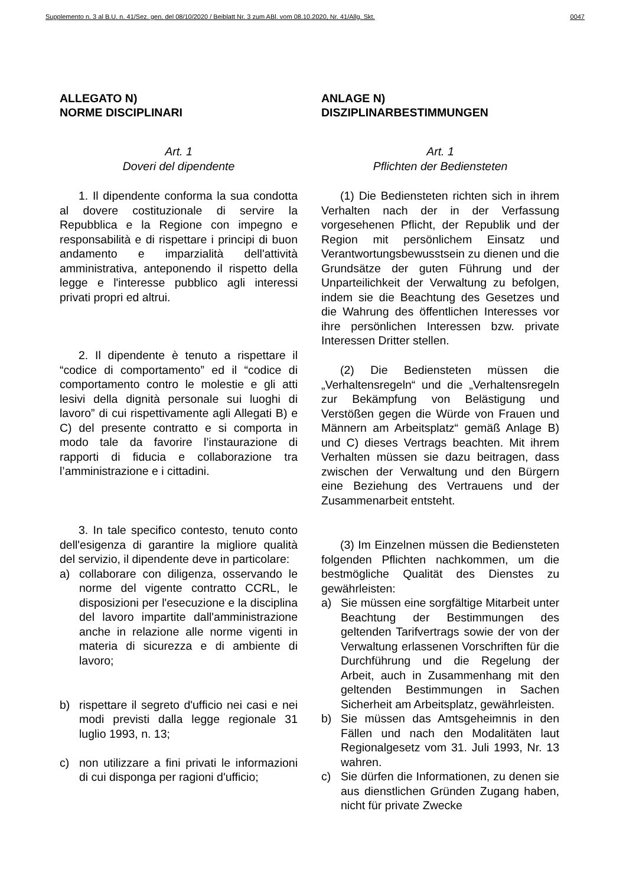Supplemento n. 3 al B.U. n. 41/Sez. gen. del 08/10/2020 / Beiblatt Nr. 3 zum ABl. vom 08.10.2020, Nr. 41/Allg. Skt. 0047
ALLEGATO N)
NORME DISCIPLINARI
Art. 1
Doveri del dipendente
1. Il dipendente conforma la sua condotta al dovere costituzionale di servire la Repubblica e la Regione con impegno e responsabilità e di rispettare i principi di buon andamento e imparzialità dell'attività amministrativa, anteponendo il rispetto della legge e l'interesse pubblico agli interessi privati propri ed altrui.
2. Il dipendente è tenuto a rispettare il “codice di comportamento” ed il “codice di comportamento contro le molestie e gli atti lesivi della dignità personale sui luoghi di lavoro” di cui rispettivamente agli Allegati B) e C) del presente contratto e si comporta in modo tale da favorire l’instaurazione di rapporti di fiducia e collaborazione tra l’amministrazione e i cittadini.
3. In tale specifico contesto, tenuto conto dell'esigenza di garantire la migliore qualità del servizio, il dipendente deve in particolare:
a) collaborare con diligenza, osservando le norme del vigente contratto CCRL, le disposizioni per l'esecuzione e la disciplina del lavoro impartite dall'amministrazione anche in relazione alle norme vigenti in materia di sicurezza e di ambiente di lavoro;
b) rispettare il segreto d'ufficio nei casi e nei modi previsti dalla legge regionale 31 luglio 1993, n. 13;
c) non utilizzare a fini privati le informazioni di cui disponga per ragioni d'ufficio;
ANLAGE N)
DISZIPLINARBESTIMMUNGEN
Art. 1
Pflichten der Bediensteten
(1) Die Bediensteten richten sich in ihrem Verhalten nach der in der Verfassung vorgesehenen Pflicht, der Republik und der Region mit persönlichem Einsatz und Verantwortungsbewusstsein zu dienen und die Grundsätze der guten Führung und der Unparteilichkeit der Verwaltung zu befolgen, indem sie die Beachtung des Gesetzes und die Wahrung des öffentlichen Interesses vor ihre persönlichen Interessen bzw. private Interessen Dritter stellen.
(2) Die Bediensteten müssen die „Verhaltensregeln“ und die „Verhaltensregeln zur Bekämpfung von Belästigung und Verstößen gegen die Würde von Frauen und Männern am Arbeitsplatz“ gemäß Anlage B) und C) dieses Vertrags beachten. Mit ihrem Verhalten müssen sie dazu beitragen, dass zwischen der Verwaltung und den Bürgern eine Beziehung des Vertrauens und der Zusammenarbeit entsteht.
(3) Im Einzelnen müssen die Bediensteten folgenden Pflichten nachkommen, um die bestmögliche Qualität des Dienstes zu gewährleisten:
a) Sie müssen eine sorgfältige Mitarbeit unter Beachtung der Bestimmungen des geltenden Tarifvertrags sowie der von der Verwaltung erlassenen Vorschriften für die Durchführung und die Regelung der Arbeit, auch in Zusammenhang mit den geltenden Bestimmungen in Sachen Sicherheit am Arbeitsplatz, gewährleisten.
b) Sie müssen das Amtsgeheimnis in den Fällen und nach den Modalitäten laut Regionalgesetz vom 31. Juli 1993, Nr. 13 wahren.
c) Sie dürfen die Informationen, zu denen sie aus dienstlichen Gründen Zugang haben, nicht für private Zwecke